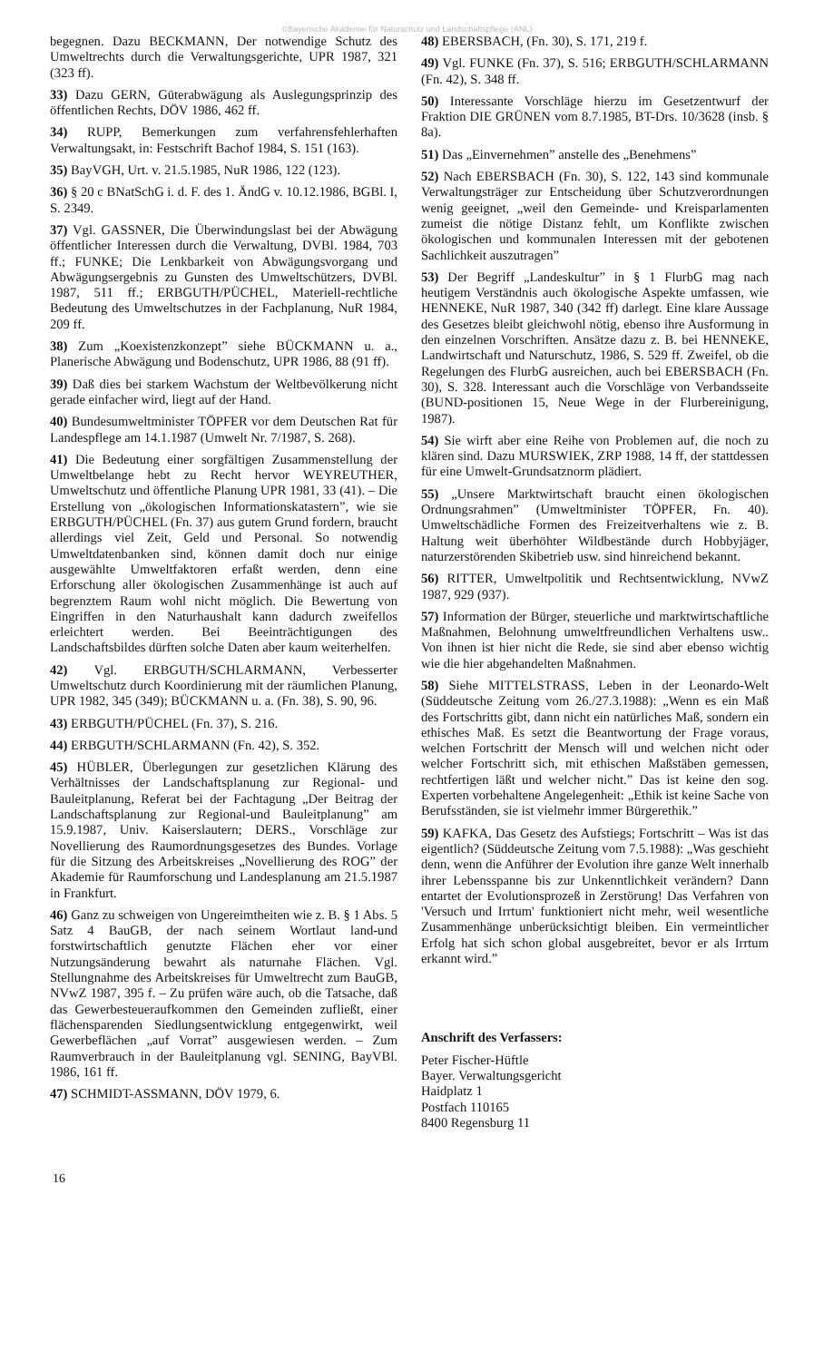©Bayerische Akademie für Naturschutz und Landschaftspflege (ANL)
begegnen. Dazu BECKMANN, Der notwendige Schutz des Umweltrechts durch die Verwaltungsgerichte, UPR 1987, 321 (323 ff).
33) Dazu GERN, Güterabwägung als Auslegungsprinzip des öffentlichen Rechts, DÖV 1986, 462 ff.
34) RUPP, Bemerkungen zum verfahrensfehlerhaften Verwaltungsakt, in: Festschrift Bachof 1984, S. 151 (163).
35) BayVGH, Urt. v. 21.5.1985, NuR 1986, 122 (123).
36) § 20 c BNatSchG i. d. F. des 1. ÄndG v. 10.12.1986, BGBl. I, S. 2349.
37) Vgl. GASSNER, Die Überwindungslast bei der Abwägung öffentlicher Interessen durch die Verwaltung, DVBl. 1984, 703 ff.; FUNKE; Die Lenkbarkeit von Abwägungsvorgang und Abwägungsergebnis zu Gunsten des Umweltschützers, DVBl. 1987, 511 ff.; ERBGUTH/PÜCHEL, Materiell-rechtliche Bedeutung des Umweltschutzes in der Fachplanung, NuR 1984, 209 ff.
38) Zum „Koexistenzkonzept” siehe BÜCKMANN u. a., Planerische Abwägung und Bodenschutz, UPR 1986, 88 (91 ff).
39) Daß dies bei starkem Wachstum der Weltbevölkerung nicht gerade einfacher wird, liegt auf der Hand.
40) Bundesumweltminister TÖPFER vor dem Deutschen Rat für Landespflege am 14.1.1987 (Umwelt Nr. 7/1987, S. 268).
41) Die Bedeutung einer sorgfältigen Zusammenstellung der Umweltbelange hebt zu Recht hervor WEYREUTHER, Umweltschutz und öffentliche Planung UPR 1981, 33 (41). – Die Erstellung von „ökologischen Informationskatastern”, wie sie ERBGUTH/PÜCHEL (Fn. 37) aus gutem Grund fordern, braucht allerdings viel Zeit, Geld und Personal. So notwendig Umweltdatenbanken sind, können damit doch nur einige ausgewählte Umweltfaktoren erfaßt werden, denn eine Erforschung aller ökologischen Zusammenhänge ist auch auf begrenztem Raum wohl nicht möglich. Die Bewertung von Eingriffen in den Naturhaushalt kann dadurch zweifellos erleichtert werden. Bei Beeinträchtigungen des Landschaftsbildes dürften solche Daten aber kaum weiterhelfen.
42) Vgl. ERBGUTH/SCHLARMANN, Verbesserter Umweltschutz durch Koordinierung mit der räumlichen Planung, UPR 1982, 345 (349); BÜCKMANN u. a. (Fn. 38), S. 90, 96.
43) ERBGUTH/PÜCHEL (Fn. 37), S. 216.
44) ERBGUTH/SCHLARMANN (Fn. 42), S. 352.
45) HÜBLER, Überlegungen zur gesetzlichen Klärung des Verhältnisses der Landschaftsplanung zur Regional- und Bauleitplanung, Referat bei der Fachtagung „Der Beitrag der Landschaftsplanung zur Regional-und Bauleitplanung” am 15.9.1987, Univ. Kaiserslautern; DERS., Vorschläge zur Novellierung des Raumordnungsgesetzes des Bundes. Vorlage für die Sitzung des Arbeitskreises „Novellierung des ROG” der Akademie für Raumforschung und Landesplanung am 21.5.1987 in Frankfurt.
46) Ganz zu schweigen von Ungereimtheiten wie z. B. § 1 Abs. 5 Satz 4 BauGB, der nach seinem Wortlaut land-und forstwirtschaftlich genutzte Flächen eher vor einer Nutzungsänderung bewahrt als naturnahe Flächen. Vgl. Stellungnahme des Arbeitskreises für Umweltrecht zum BauGB, NVwZ 1987, 395 f. – Zu prüfen wäre auch, ob die Tatsache, daß das Gewerbesteueraufkommen den Gemeinden zufließt, einer flächensparenden Siedlungsentwicklung entgegenwirkt, weil Gewerbeflächen „auf Vorrat” ausgewiesen werden. – Zum Raumverbrauch in der Bauleitplanung vgl. SENING, BayVBl. 1986, 161 ff.
47) SCHMIDT-ASSMANN, DÖV 1979, 6.
48) EBERSBACH, (Fn. 30), S. 171, 219 f.
49) Vgl. FUNKE (Fn. 37), S. 516; ERBGUTH/SCHLARMANN (Fn. 42), S. 348 ff.
50) Interessante Vorschläge hierzu im Gesetzentwurf der Fraktion DIE GRÜNEN vom 8.7.1985, BT-Drs. 10/3628 (insb. § 8a).
51) Das „Einvernehmen” anstelle des „Benehmens”
52) Nach EBERSBACH (Fn. 30), S. 122, 143 sind kommunale Verwaltungsträger zur Entscheidung über Schutzverordnungen wenig geeignet, „weil den Gemeinde- und Kreisparlamenten zumeist die nötige Distanz fehlt, um Konflikte zwischen ökologischen und kommunalen Interessen mit der gebotenen Sachlichkeit auszutragen”
53) Der Begriff „Landeskultur” in § 1 FlurbG mag nach heutigem Verständnis auch ökologische Aspekte umfassen, wie HENNEKE, NuR 1987, 340 (342 ff) darlegt. Eine klare Aussage des Gesetzes bleibt gleichwohl nötig, ebenso ihre Ausformung in den einzelnen Vorschriften. Ansätze dazu z. B. bei HENNEKE, Landwirtschaft und Naturschutz, 1986, S. 529 ff. Zweifel, ob die Regelungen des FlurbG ausreichen, auch bei EBERSBACH (Fn. 30), S. 328. Interessant auch die Vorschläge von Verbandsseite (BUND-positionen 15, Neue Wege in der Flurbereinigung, 1987).
54) Sie wirft aber eine Reihe von Problemen auf, die noch zu klären sind. Dazu MURSWIEK, ZRP 1988, 14 ff, der stattdessen für eine Umwelt-Grundsatznorm plädiert.
55) „Unsere Marktwirtschaft braucht einen ökologischen Ordnungsrahmen” (Umweltminister TÖPFER, Fn. 40). Umweltschädliche Formen des Freizeitverhaltens wie z. B. Haltung weit überhöhter Wildbestände durch Hobbyjäger, naturzerstörenden Skibetrieb usw. sind hinreichend bekannt.
56) RITTER, Umweltpolitik und Rechtsentwicklung, NVwZ 1987, 929 (937).
57) Information der Bürger, steuerliche und marktwirtschaftliche Maßnahmen, Belohnung umweltfreundlichen Verhaltens usw.. Von ihnen ist hier nicht die Rede, sie sind aber ebenso wichtig wie die hier abgehandelten Maßnahmen.
58) Siehe MITTELSTRASS, Leben in der Leonardo-Welt (Süddeutsche Zeitung vom 26./27.3.1988): „Wenn es ein Maß des Fortschritts gibt, dann nicht ein natürliches Maß, sondern ein ethisches Maß. Es setzt die Beantwortung der Frage voraus, welchen Fortschritt der Mensch will und welchen nicht oder welcher Fortschritt sich, mit ethischen Maßstäben gemessen, rechtfertigen läßt und welcher nicht.” Das ist keine den sog. Experten vorbehaltene Angelegenheit: „Ethik ist keine Sache von Berufsständen, sie ist vielmehr immer Bürgerethik.”
59) KAFKA, Das Gesetz des Aufstiegs; Fortschritt – Was ist das eigentlich? (Süddeutsche Zeitung vom 7.5.1988): „Was geschieht denn, wenn die Anführer der Evolution ihre ganze Welt innerhalb ihrer Lebensspanne bis zur Unkenntlichkeit verändern? Dann entartet der Evolutionsprozeß in Zerstörung! Das Verfahren von 'Versuch und Irrtum' funktioniert nicht mehr, weil wesentliche Zusammenhänge unberücksichtigt bleiben. Ein vermeintlicher Erfolg hat sich schon global ausgebreitet, bevor er als Irrtum erkannt wird.”
Anschrift des Verfassers:
Peter Fischer-Hüftle
Bayer. Verwaltungsgericht
Haidplatz 1
Postfach 110165
8400 Regensburg 11
16